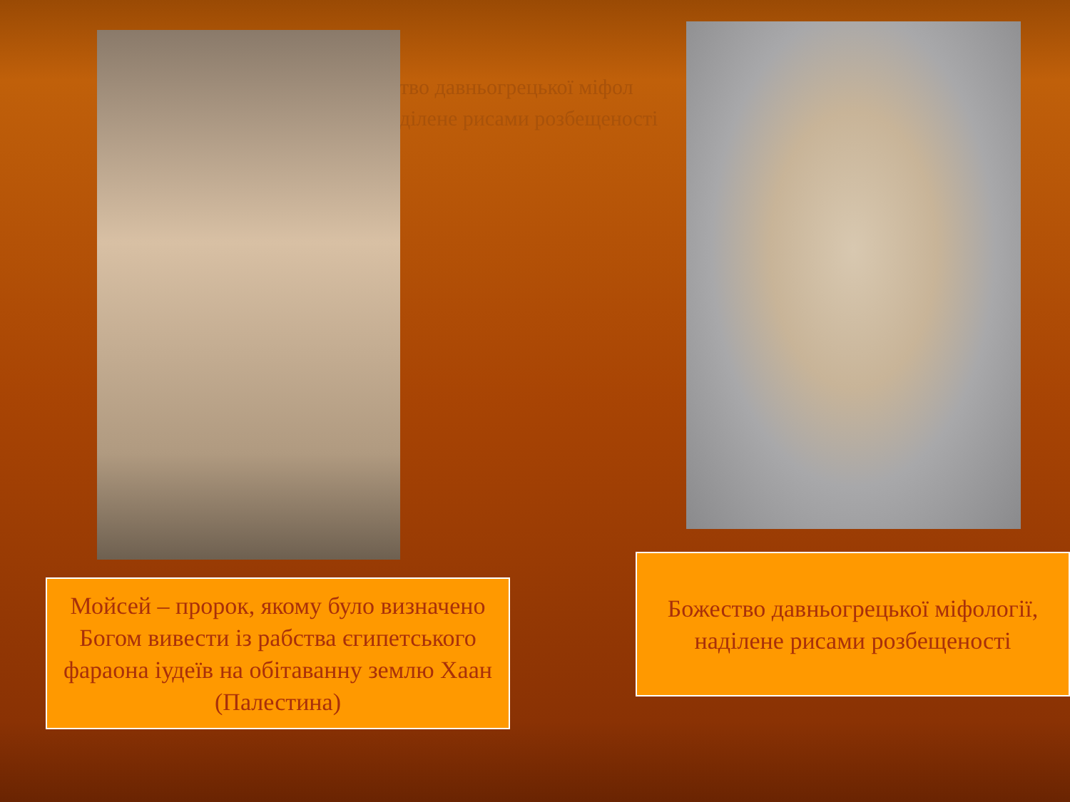тво давньогрецької міфол
ділене рисами розбещеності
Мойсей – пророк, якому було визначено Богом вивести із рабства єгипетського фараона іудеїв на обітаванну землю Хаан (Палестина)
Божество давньогрецької міфології, наділене рисами розбещеності